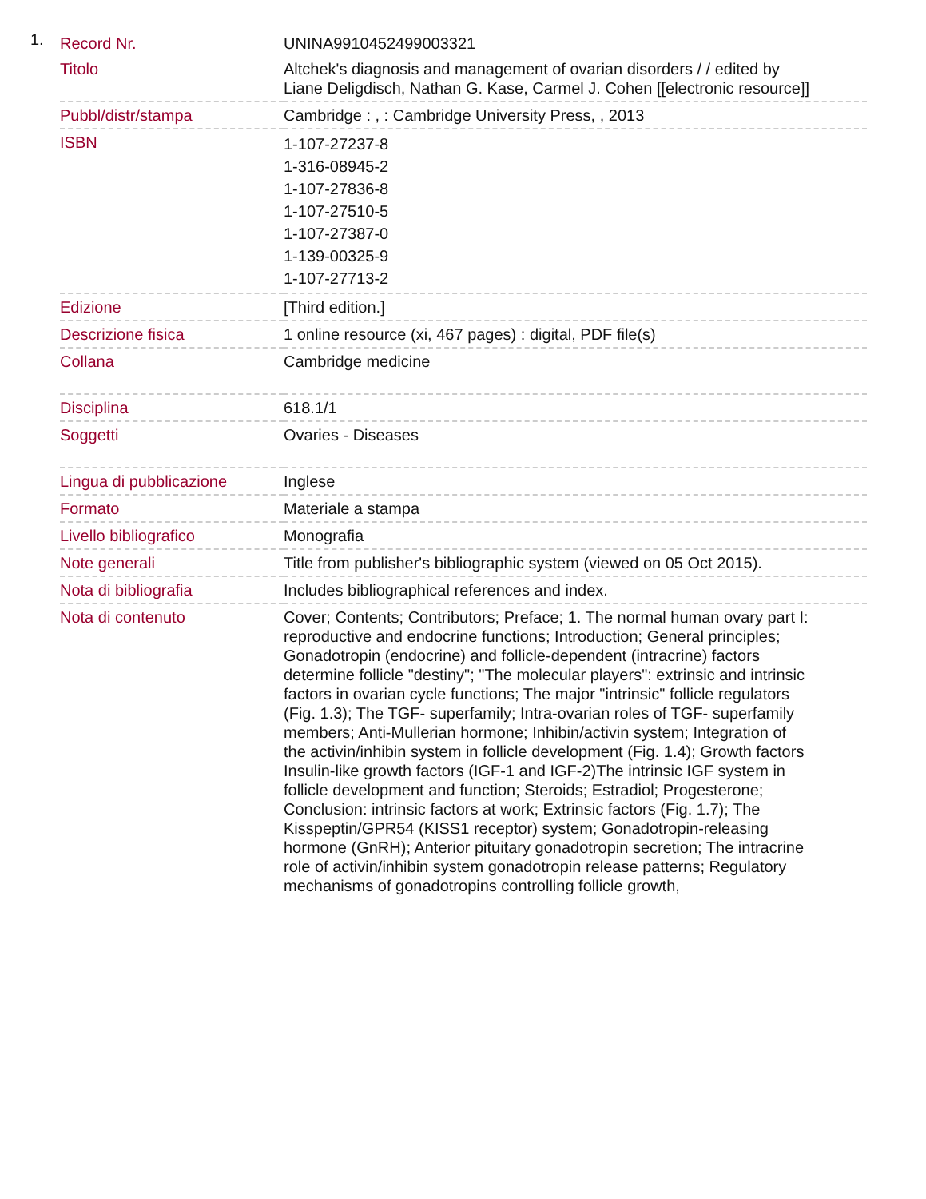1.
| Record Nr. | UNINA9910452499003321 |
| Titolo | Altchek's diagnosis and management of ovarian disorders / / edited by Liane Deligdisch, Nathan G. Kase, Carmel J. Cohen [[electronic resource]] |
| Pubbl/distr/stampa | Cambridge : , : Cambridge University Press, , 2013 |
| ISBN | 1-107-27237-8 1-316-08945-2 1-107-27836-8 1-107-27510-5 1-107-27387-0 1-139-00325-9 1-107-27713-2 |
| Edizione | [Third edition.] |
| Descrizione fisica | 1 online resource (xi, 467 pages) : digital, PDF file(s) |
| Collana | Cambridge medicine |
| Disciplina | 618.1/1 |
| Soggetti | Ovaries - Diseases |
| Lingua di pubblicazione | Inglese |
| Formato | Materiale a stampa |
| Livello bibliografico | Monografia |
| Note generali | Title from publisher's bibliographic system (viewed on 05 Oct 2015). |
| Nota di bibliografia | Includes bibliographical references and index. |
| Nota di contenuto | Cover; Contents; Contributors; Preface; 1. The normal human ovary part I: reproductive and endocrine functions; Introduction; General principles; Gonadotropin (endocrine) and follicle-dependent (intracrine) factors determine follicle "destiny"; "The molecular players": extrinsic and intrinsic factors in ovarian cycle functions; The major "intrinsic" follicle regulators (Fig. 1.3); The TGF- superfamily; Intra-ovarian roles of TGF- superfamily members; Anti-Mullerian hormone; Inhibin/activin system; Integration of the activin/inhibin system in follicle development (Fig. 1.4); Growth factors Insulin-like growth factors (IGF-1 and IGF-2)The intrinsic IGF system in follicle development and function; Steroids; Estradiol; Progesterone; Conclusion: intrinsic factors at work; Extrinsic factors (Fig. 1.7); The Kisspeptin/GPR54 (KISS1 receptor) system; Gonadotropin-releasing hormone (GnRH); Anterior pituitary gonadotropin secretion; The intracrine role of activin/inhibin system gonadotropin release patterns; Regulatory mechanisms of gonadotropins controlling follicle growth, |